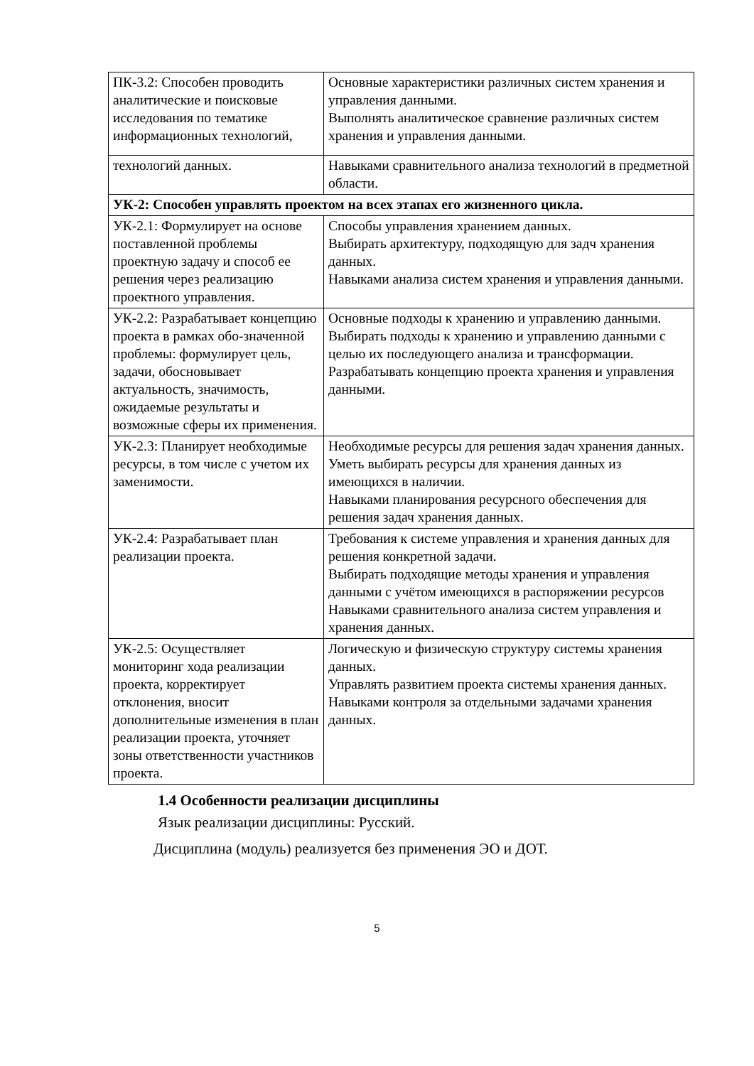| ПК-3.2: Способен проводить аналитические и поисковые исследования по тематике информационных технологий, | Основные характеристики различных систем хранения и управления данными. Выполнять аналитическое сравнение различных систем хранения и управления данными. |
| технологий данных. | Навыками сравнительного анализа технологий в предметной области. |
| УК-2: Способен управлять проектом на всех этапах его жизненного цикла. | |
| УК-2.1: Формулирует на основе поставленной проблемы проектную задачу и способ ее решения через реализацию проектного управления. | Способы управления хранением данных. Выбирать архитектуру, подходящую для задч хранения данных. Навыками анализа систем хранения и управления данными. |
| УК-2.2: Разрабатывает концепцию проекта в рамках обо-значенной проблемы: формулирует цель, задачи, обосновывает актуальность, значимость, ожидаемые результаты и возможные сферы их применения. | Основные подходы к хранению и управлению данными. Выбирать подходы к хранению и управлению данными с целью их последующего анализа и трансформации. Разрабатывать концепцию проекта хранения и управления данными. |
| УК-2.3: Планирует необходимые ресурсы, в том числе с учетом их заменимости. | Необходимые ресурсы для решения задач хранения данных. Уметь выбирать ресурсы для хранения данных из имеющихся в наличии. Навыками планирования ресурсного обеспечения для решения задач хранения данных. |
| УК-2.4: Разрабатывает план реализации проекта. | Требования к системе управления и хранения данных для решения конкретной задачи. Выбирать подходящие методы хранения и управления данными с учётом имеющихся в распоряжении ресурсов Навыками сравнительного анализа систем управления и хранения данных. |
| УК-2.5: Осуществляет мониторинг хода реализации проекта, корректирует отклонения, вносит дополнительные изменения в план реализации проекта, уточняет зоны ответственности участников проекта. | Логическую и физическую структуру системы хранения данных. Управлять развитием проекта системы хранения данных. Навыками контроля за отдельными задачами хранения данных. |
1.4 Особенности реализации дисциплины
Язык реализации дисциплины: Русский.
Дисциплина (модуль) реализуется без применения ЭО и ДОТ.
5